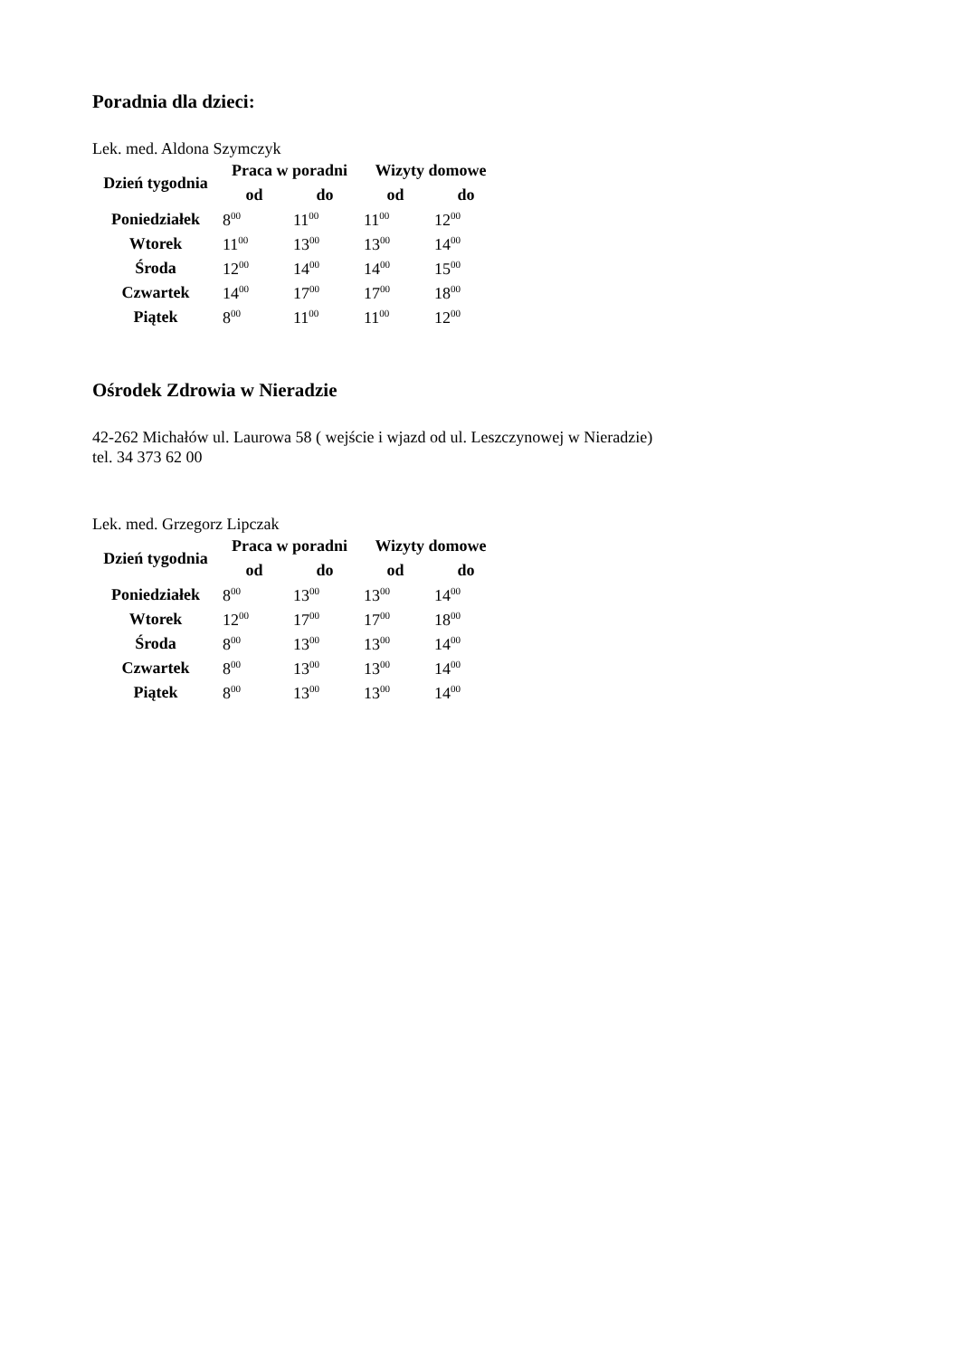Poradnia dla dzieci:
Lek. med. Aldona Szymczyk
| Dzień tygodnia | Praca w poradni | | Wizyty domowe | |
| --- | --- | --- | --- | --- |
| | od | do | od | do |
| Poniedziałek | 8<sup>00</sup> | 11<sup>00</sup> | 11<sup>00</sup> | 12<sup>00</sup> |
| Wtorek | 11<sup>00</sup> | 13<sup>00</sup> | 13<sup>00</sup> | 14<sup>00</sup> |
| Środa | 12<sup>00</sup> | 14<sup>00</sup> | 14<sup>00</sup> | 15<sup>00</sup> |
| Czwartek | 14<sup>00</sup> | 17<sup>00</sup> | 17<sup>00</sup> | 18<sup>00</sup> |
| Piątek | 8<sup>00</sup> | 11<sup>00</sup> | 11<sup>00</sup> | 12<sup>00</sup> |
Ośrodek Zdrowia w Nieradzie
42-262 Michałów ul. Laurowa 58 ( wejście i wjazd od ul. Leszczynowej w Nieradzie)
tel. 34 373 62 00
Lek. med. Grzegorz Lipczak
| Dzień tygodnia | Praca w poradni | | Wizyty domowe | |
| --- | --- | --- | --- | --- |
| | od | do | od | do |
| Poniedziałek | 8<sup>00</sup> | 13<sup>00</sup> | 13<sup>00</sup> | 14<sup>00</sup> |
| Wtorek | 12<sup>00</sup> | 17<sup>00</sup> | 17<sup>00</sup> | 18<sup>00</sup> |
| Środa | 8<sup>00</sup> | 13<sup>00</sup> | 13<sup>00</sup> | 14<sup>00</sup> |
| Czwartek | 8<sup>00</sup> | 13<sup>00</sup> | 13<sup>00</sup> | 14<sup>00</sup> |
| Piątek | 8<sup>00</sup> | 13<sup>00</sup> | 13<sup>00</sup> | 14<sup>00</sup> |